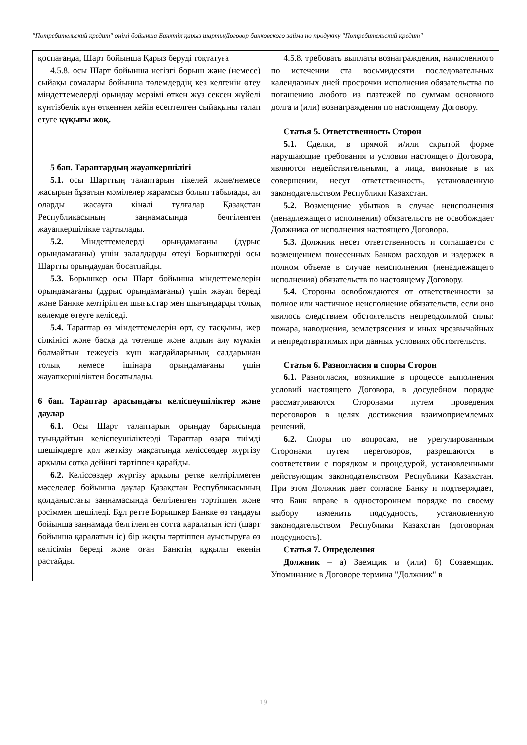"Потребительский кредит" өнімі бойынша Банктік қарыз шарты/Договор банковского займа по продукту "Потребительский кредит"
| қоспағанда, Шарт бойынша Қарыз беруді тоқтатуға 4.5.8. осы Шарт бойынша негізгі борыш және (немесе) сыйақы сомалары бойынша төлемдердің кез келгенін өтеу міндеттемелерді орындау мерзімі өткен жүз сексен жүйелі күнтізбелік күн өткеннен кейін есептелген сыйақыны талап етуге құқығы жоқ. 5 бап. Тараптардың жауапкершілігі 5.1. осы Шарттың талаптарын тікелей және/немесе жасырын бұзатын мәмілелер жарамсыз болып табылады, ал оларды жасауға кінәлі тұлғалар Қазақстан Республикасының заңнамасында белгіленген жауапкершілікке тартылады. 5.2. Міндеттемелерді орындамағаны (дұрыс орындамағаны) үшін залалдарды өтеуі Борышкерді осы Шартты орындаудан босатпайды. 5.3. Борышкер осы Шарт бойынша міндеттемелерін орындамағаны (дұрыс орындамағаны) үшін жауап береді және Банкке келтірілген шығыстар мен шығындарды толық көлемде өтеуге келіседі. 5.4. Тараптар өз міндеттемелерін өрт, су тасқыны, жер сілкінісі және басқа да төтенше және алдын алу мүмкін болмайтын тежеусіз күш жағдайларының салдарынан толық немесе ішінара орындамағаны үшін жауапкершіліктен босатылады. 6 бап. Тараптар арасындағы келіспеушіліктер және даулар 6.1. Осы Шарт талаптарын орындау барысында туындайтын келіспеушіліктерді Тараптар өзара тиімді шешімдерге қол жеткізу мақсатында келіссөздер жүргізу арқылы сотқа дейінгі тәртіппен қарайды. 6.2. Келіссөздер жүргізу арқылы ретке келтірілмеген мәселелер бойынша даулар Қазақстан Республикасының қолданыстағы заңнамасында белгіленген тәртіппен және рәсіммен шешіледі. Бұл ретте Борышкер Банкке өз таңдауы бойынша заңнамада белгіленген сотта қаралатын істі (шарт бойынша қаралатын іс) бір жақты тәртіппен ауыстыруға өз келісімін береді және оған Банктің құқылы екенін растайды. | 4.5.8. требовать выплаты вознаграждения, начисленного по истечении ста восьмидесяти последовательных календарных дней просрочки исполнения обязательства по погашению любого из платежей по суммам основного долга и (или) вознаграждения по настоящему Договору. Статья 5. Ответственность Сторон 5.1. Сделки, в прямой и/или скрытой форме нарушающие требования и условия настоящего Договора, являются недействительными, а лица, виновные в их совершении, несут ответственность, установленную законодательством Республики Казахстан. 5.2. Возмещение убытков в случае неисполнения (ненадлежащего исполнения) обязательств не освобождает Должника от исполнения настоящего Договора. 5.3. Должник несет ответственность и соглашается с возмещением понесенных Банком расходов и издержек в полном объеме в случае неисполнения (ненадлежащего исполнения) обязательств по настоящему Договору. 5.4. Стороны освобождаются от ответственности за полное или частичное неисполнение обязательств, если оно явилось следствием обстоятельств непреодолимой силы: пожара, наводнения, землетрясения и иных чрезвычайных и непредотвратимых при данных условиях обстоятельств. Статья 6. Разногласия и споры Сторон 6.1. Разногласия, возникшие в процессе выполнения условий настоящего Договора, в досудебном порядке рассматриваются Сторонами путем проведения переговоров в целях достижения взаимоприемлемых решений. 6.2. Споры по вопросам, не урегулированным Сторонами путем переговоров, разрешаются в соответствии с порядком и процедурой, установленными действующим законодательством Республики Казахстан. При этом Должник дает согласие Банку и подтверждает, что Банк вправе в одностороннем порядке по своему выбору изменить подсудность, установленную законодательством Республики Казахстан (договорная подсудность). Статья 7. Определения Должник – а) Заемщик и (или) б) Созаемщик. Упоминание в Договоре термина "Должник" в |
19